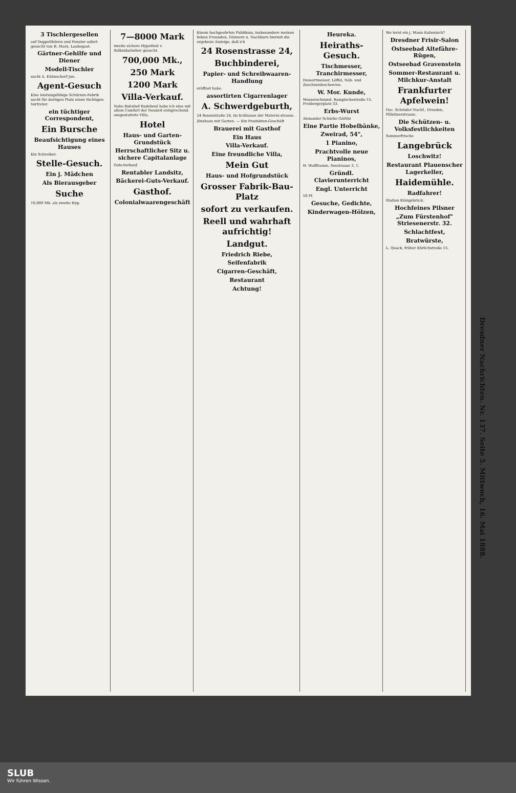3 Tischlergesellen
auf Doppelthüren und Fenster sofort gesucht von R. Marx, Laubegast.
Gärtner-Gehilfe und Diener
Modell-Tischler
sucht A. Kühnscherf jun.
Agent-Gesuch
Eine leistungsfähige Schürzen-Fabrik sucht für dortigen Platz einen tüchtigen Vertreter.
ein tüchtiger Correspondent,
Ein Bursche
Beaufsichtigung eines Hauses
Ein Schreiber.
Stelle-Gesuch.
Ein j. Mädchen
Als Bierausgeber
Suche
10,000 Mk. als zweite Hyp.
7—8000 Mark
zweite sichere Hypothek v. Selbstdarleiher gesucht.
700,000 Mk.,
250 Mark
1200 Mark
Villa-Verkauf.
Nahe Bahnhof Radebeul habe ich eine mit allem Comfort der Neuzeit entsprechend ausgestattete Villa.
Hotel
Haus- und Garten-Grundstück
Herrschaftlicher Sitz u. sichere Capitalanlage
Guts-Verkauf.
Rentabler Landsitz,
Bäckerei-Guts-Verkauf.
Gasthof.
Colonialwaarengeschäft
Einem hochgeehrten Publikum, insbesondere meinen lieben Freunden, Gönnern u. Nachbarn hiermit die ergebene Anzeige, daß ich
24 Rosenstrasse 24,
Buchbinderei,
Papier- und Schreibwaaren-Handlung
eröffnet habe.
assortirten Cigarrenlager
A. Schwerdgeburth,
24 Rosenstraße 24, im Eckhause der Materni-strasse.
Zinshaus mit Garten. — Ein Produkten-Geschäft
Brauerei mit Gasthof
Ein Haus
Villa-Verkauf.
Eine freundliche Villa,
Mein Gut
Haus- und Hofgrundstück
Grosser Fabrik-Bau-Platz
sofort zu verkaufen.
Reell und wahrhaft aufrichtig!
Landgut.
Friedrich Riebe,
Seifenfabrik
Cigarren-Geschäft,
Restaurant
Achtung!
Heureka.
Heiraths-Gesuch.
Tischmesser, Tranchirmesser,
Dessertmesser, Löffel, Näh- und Zuschneidescheeren.
W. Mor. Kunde,
Messerschmied. Rampischestraße 15. Freibergerplatz 33.
Erbs-Wurst
Alexander Schörke Görlitz
Eine Partie Hobelbänke,
Zweirad, 54",
1 Pianino,
Prachtvolle neue Pianinos,
H. Wolfframm, Seestrasse 3, 1.
Gründl. Clavierunterricht
Engl. Unterricht
50 Pf.
Gesuche, Gedichte,
Kinderwagen-Hölzen,
Wo lernt ein j. Mann italienisch?
Dresdner Frisir-Salon
Ostseebad Altefähre-Rügen,
Ostseebad Gravenstein
Sommer-Restaurant u. Milchkur-Anstalt
Frankfurter Apfelwein!
Osc. Schröder Nachf., Dresden, Pillnitzerstrasse.
Die Schützen- u. Volksfestlichkeiten
Sommerfrische
Langebrück
Loschwitz!
Restaurant Plauenscher Lagerkeller,
Haidemühle.
Radfahrer!
Station Königsbrück.
Hochfeines Pilsner
„Zum Fürstenhof" Striesenerstr. 32.
Schlachtfest,
Bratwürste,
L. Quack, früher Ehrlichstraße 15.
Dresdner Nachrichten. Nr. 137. Seite 5. Mittwoch, 16. Mai 1888.
SLUB
Wir führen Wissen.